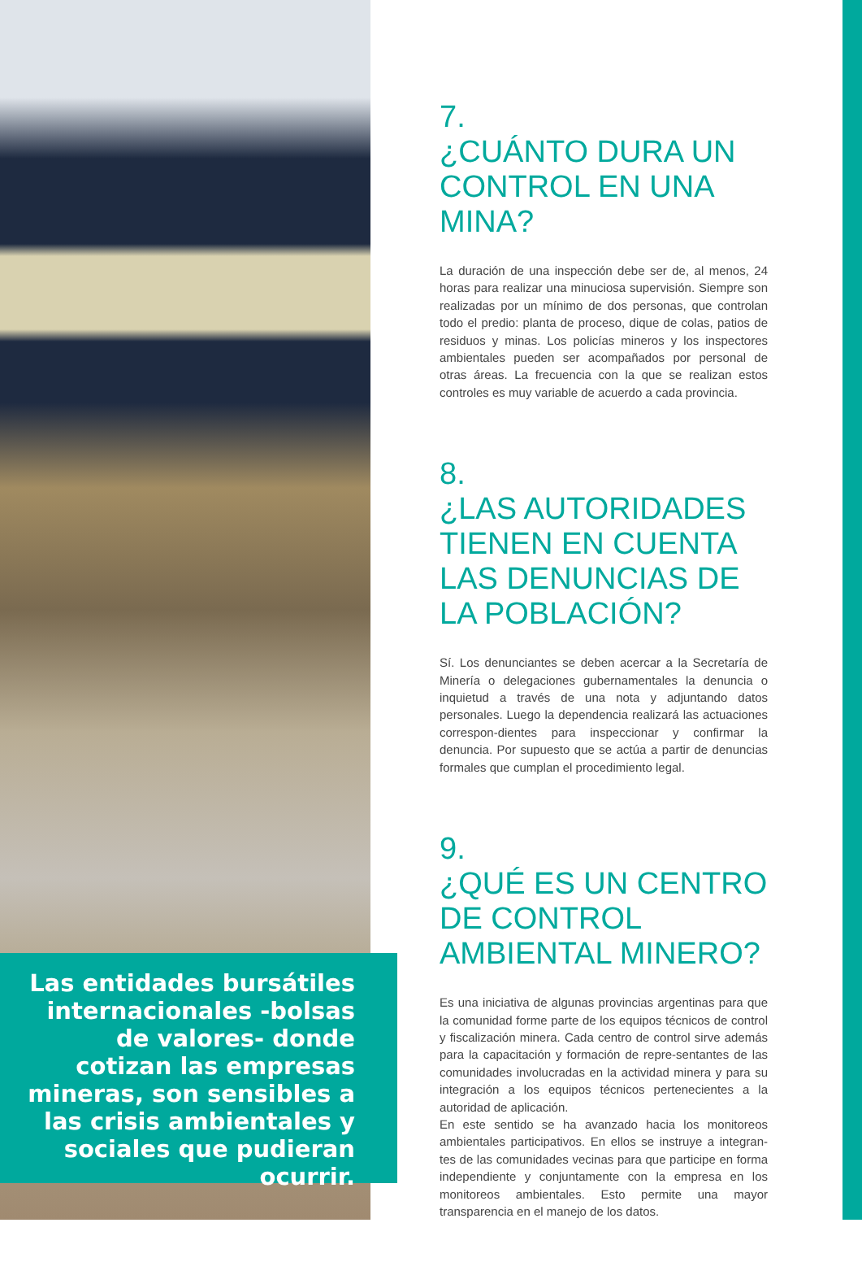7.
¿CUÁNTO DURA UN CONTROL EN UNA MINA?
La duración de una inspección debe ser de, al menos, 24 horas para realizar una minuciosa supervisión. Siempre son realizadas por un mínimo de dos personas, que controlan todo el predio: planta de proceso, dique de colas, patios de residuos y minas. Los policías mineros y los inspectores ambientales pueden ser acompañados por personal de otras áreas. La frecuencia con la que se realizan estos controles es muy variable de acuerdo a cada provincia.
8.
¿LAS AUTORIDADES TIENEN EN CUENTA LAS DENUNCIAS DE LA POBLACIÓN?
Sí. Los denunciantes se deben acercar a la Secretaría de Minería o delegaciones gubernamentales la denuncia o inquietud a través de una nota y adjuntando datos personales. Luego la dependencia realizará las actuaciones correspon-dientes para inspeccionar y confirmar la denuncia. Por supuesto que se actúa a partir de denuncias formales que cumplan el procedimiento legal.
9.
¿QUÉ ES UN CENTRO DE CONTROL AMBIENTAL MINERO?
Es una iniciativa de algunas provincias argentinas para que la comunidad forme parte de los equipos técnicos de control y fiscalización minera. Cada centro de control sirve además para la capacitación y formación de repre-sentantes de las comunidades involucradas en la actividad minera y para su integración a los equipos técnicos pertenecientes a la autoridad de aplicación.
En este sentido se ha avanzado hacia los monitoreos ambientales participativos. En ellos se instruye a integran-tes de las comunidades vecinas para que participe en forma independiente y conjuntamente con la empresa en los monitoreos ambientales. Esto permite una mayor transparencia en el manejo de los datos.
Las entidades bursátiles internacionales -bolsas de valores- donde cotizan las empresas mineras, son sensibles a las crisis ambientales y sociales que pudieran ocurrir.